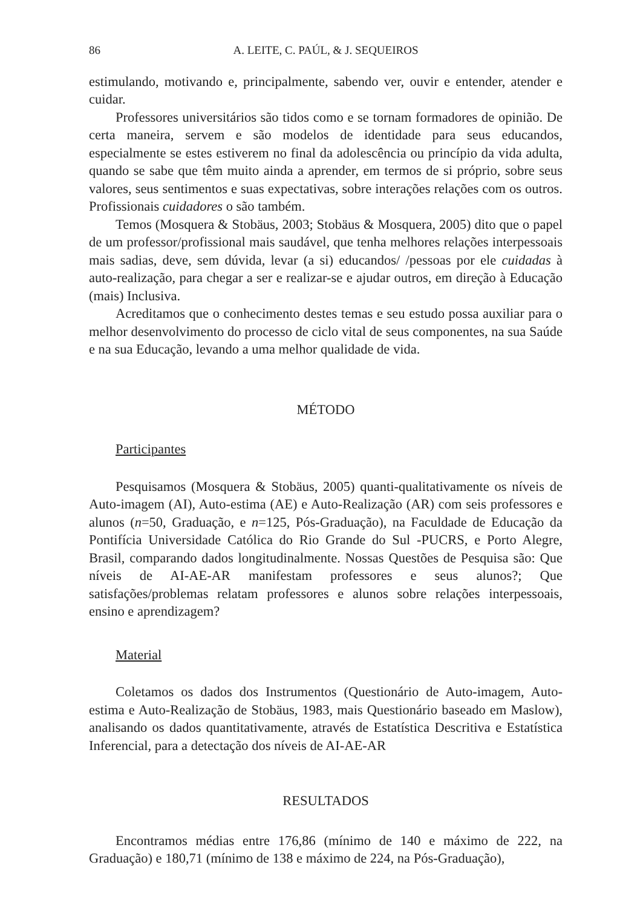86 A. LEITE, C. PAÚL, & J. SEQUEIROS
estimulando, motivando e, principalmente, sabendo ver, ouvir e entender, atender e cuidar.
Professores universitários são tidos como e se tornam formadores de opinião. De certa maneira, servem e são modelos de identidade para seus educandos, especialmente se estes estiverem no final da adolescência ou princípio da vida adulta, quando se sabe que têm muito ainda a aprender, em termos de si próprio, sobre seus valores, seus sentimentos e suas expectativas, sobre interações relações com os outros. Profissionais cuidadores o são também.
Temos (Mosquera & Stobäus, 2003; Stobäus & Mosquera, 2005) dito que o papel de um professor/profissional mais saudável, que tenha melhores relações interpessoais mais sadias, deve, sem dúvida, levar (a si) educandos/ /pessoas por ele cuidadas à auto-realização, para chegar a ser e realizar-se e ajudar outros, em direção à Educação (mais) Inclusiva.
Acreditamos que o conhecimento destes temas e seu estudo possa auxiliar para o melhor desenvolvimento do processo de ciclo vital de seus componentes, na sua Saúde e na sua Educação, levando a uma melhor qualidade de vida.
MÉTODO
Participantes
Pesquisamos (Mosquera & Stobäus, 2005) quanti-qualitativamente os níveis de Auto-imagem (AI), Auto-estima (AE) e Auto-Realização (AR) com seis professores e alunos (n=50, Graduação, e n=125, Pós-Graduação), na Faculdade de Educação da Pontifícia Universidade Católica do Rio Grande do Sul -PUCRS, e Porto Alegre, Brasil, comparando dados longitudinalmente. Nossas Questões de Pesquisa são: Que níveis de AI-AE-AR manifestam professores e seus alunos?; Que satisfações/problemas relatam professores e alunos sobre relações interpessoais, ensino e aprendizagem?
Material
Coletamos os dados dos Instrumentos (Questionário de Auto-imagem, Auto-estima e Auto-Realização de Stobäus, 1983, mais Questionário baseado em Maslow), analisando os dados quantitativamente, através de Estatística Descritiva e Estatística Inferencial, para a detectação dos níveis de AI-AE-AR
RESULTADOS
Encontramos médias entre 176,86 (mínimo de 140 e máximo de 222, na Graduação) e 180,71 (mínimo de 138 e máximo de 224, na Pós-Graduação),